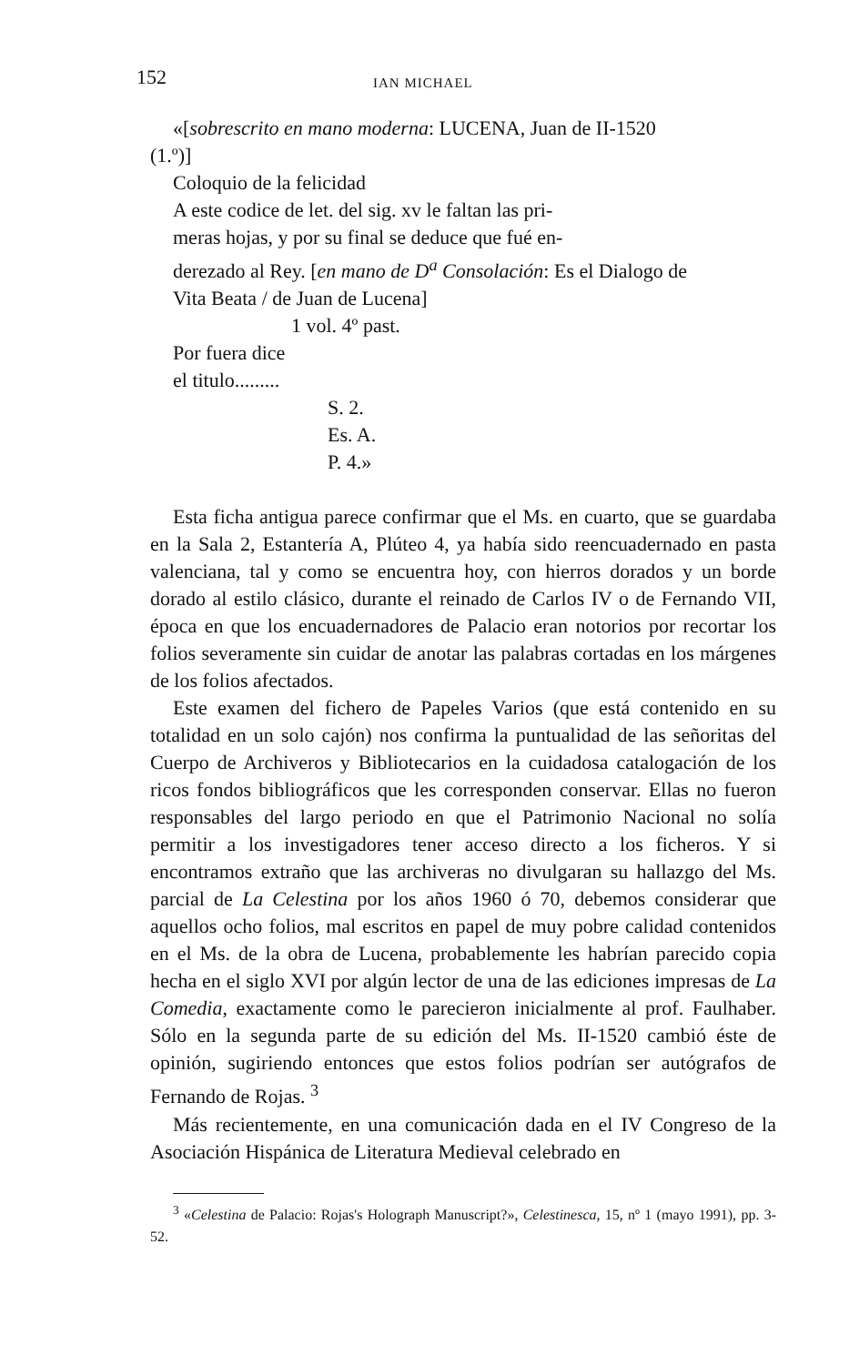152 IAN MICHAEL
«[sobrescrito en mano moderna: LUCENA, Juan de II-1520
(1.º)]
Coloquio de la felicidad
A este codice de let. del sig. xv le faltan las pri-
meras hojas, y por su final se deduce que fué en-
derezado al Rey. [en mano de D<sup>a</sup> Consolación: Es el Dialogo de
Vita Beata / de Juan de Lucena]
1 vol. 4º past.
Por fuera dice
el titulo.........
S. 2.
Es. A.
P. 4.»
Esta ficha antigua parece confirmar que el Ms. en cuarto, que se guardaba en la Sala 2, Estantería A, Plúteo 4, ya había sido reencuadernado en pasta valenciana, tal y como se encuentra hoy, con hierros dorados y un borde dorado al estilo clásico, durante el reinado de Carlos IV o de Fernando VII, época en que los encuadernadores de Palacio eran notorios por recortar los folios severamente sin cuidar de anotar las palabras cortadas en los márgenes de los folios afectados.
Este examen del fichero de Papeles Varios (que está contenido en su totalidad en un solo cajón) nos confirma la puntualidad de las señoritas del Cuerpo de Archiveros y Bibliotecarios en la cuidadosa catalogación de los ricos fondos bibliográficos que les corresponden conservar. Ellas no fueron responsables del largo periodo en que el Patrimonio Nacional no solía permitir a los investigadores tener acceso directo a los ficheros. Y si encontramos extraño que las archiveras no divulgaran su hallazgo del Ms. parcial de La Celestina por los años 1960 ó 70, debemos considerar que aquellos ocho folios, mal escritos en papel de muy pobre calidad contenidos en el Ms. de la obra de Lucena, probablemente les habrían parecido copia hecha en el siglo XVI por algún lector de una de las ediciones impresas de La Comedia, exactamente como le parecieron inicialmente al prof. Faulhaber. Sólo en la segunda parte de su edición del Ms. II-1520 cambió éste de opinión, sugiriendo entonces que estos folios podrían ser autógrafos de Fernando de Rojas. <sup>3</sup>
Más recientemente, en una comunicación dada en el IV Congreso de la Asociación Hispánica de Literatura Medieval celebrado en
<sup>3</sup> «Celestina de Palacio: Rojas's Holograph Manuscript?», Celestinesca, 15, nº 1 (mayo 1991), pp. 3-52.